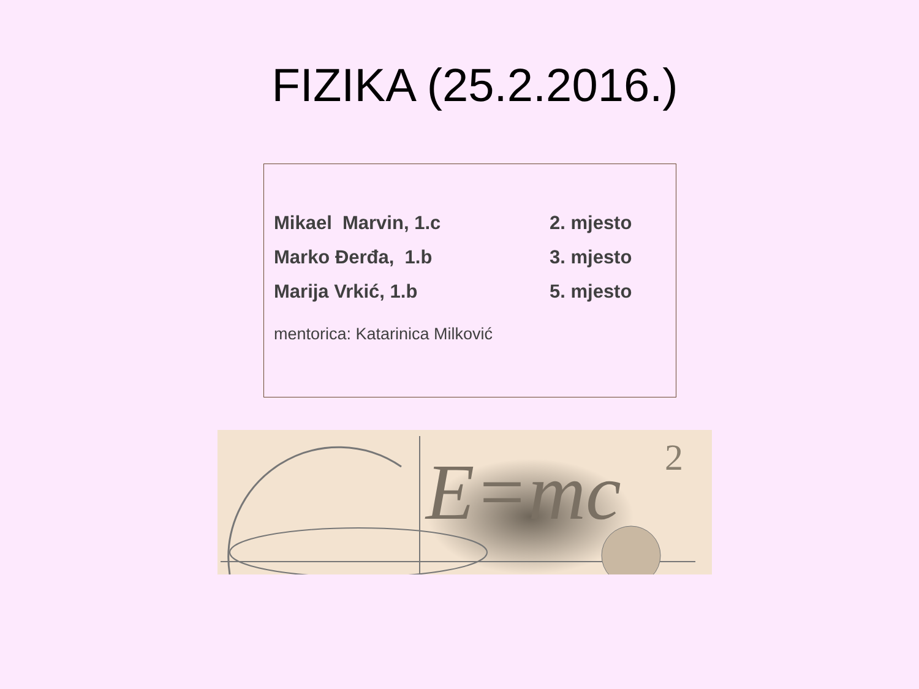FIZIKA (25.2.2016.)
Mikael Marvin, 1.c 2. mjesto
Marko Đerđa, 1.b 3. mjesto
Marija Vrkić, 1.b 5. mjesto
mentorica: Katarinica Milković
E=mc
2